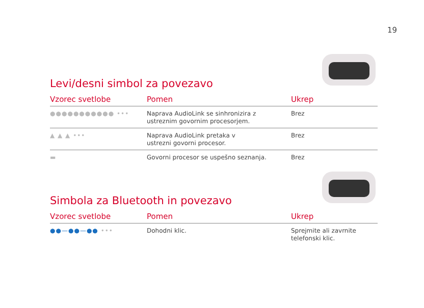19
Levi/desni simbol za povezavo
| Vzorec svetlobe | Pomen | Ukrep |
| --- | --- | --- |
| ●●●●●●●●●●● ••• | Naprava AudioLink se sinhronizira z ustreznim govornim procesorjem. | Brez |
| ▲ ▲ ▲ ••• | Naprava AudioLink pretaka v ustrezni govorni procesor. | Brez |
| ▬ | Govorni procesor se uspešno seznanja. | Brez |
Simbola za Bluetooth in povezavo
| Vzorec svetlobe | Pomen | Ukrep |
| --- | --- | --- |
| ●●—●●—●● ••• | Dohodni klic. | Sprejmite ali zavrnite telefonski klic. |